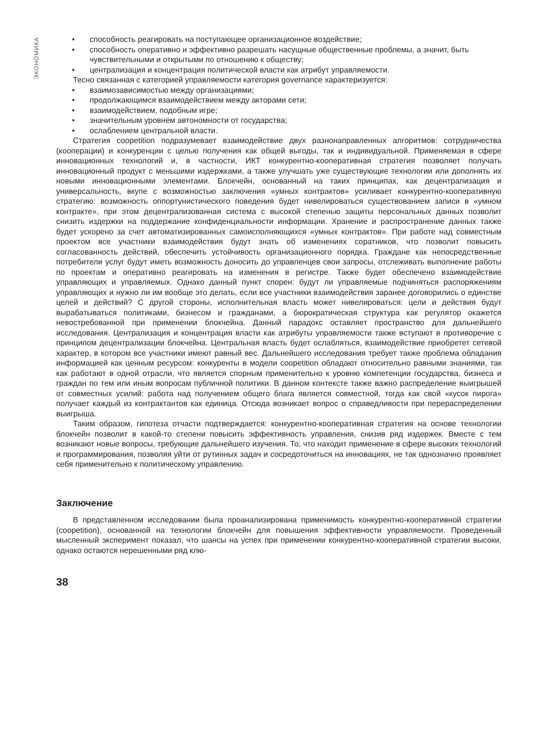ЭКОНОМИКА
• способность реагировать на поступающее организационное воздействие;
• способность оперативно и эффективно разрешать насущные общественные проблемы, а значит, быть чувствительными и открытыми по отношению к обществу;
• централизация и концентрация политической власти как атрибут управляемости.
Тесно связанная с категорией управляемости категория governance характеризуется:
• взаимозависимостью между организациями;
• продолжающимся взаимодействием между акторами сети;
• взаимодействием, подобным игре;
• значительным уровнем автономности от государства;
• ослаблением центральной власти.
Стратегия coopetition подразумевает взаимодействие двух разнонаправленных алгоритмов: сотрудничества (кооперации) и конкуренции с целью получения как общей выгоды, так и индивидуальной. Применяемая в сфере инновационных технологий и, в частности, ИКТ конкурентно-кооперативная стратегия позволяет получать инновационный продукт с меньшими издержками, а также улучшать уже существующие технологии или дополнять их новыми инновационными элементами. Блокчейн, основанный на таких принципах, как децентрализация и универсальность, вкупе с возможностью заключения «умных контрактов» усиливает конкурентно-кооперативную стратегию: возможность оппортунистического поведения будет нивелироваться существованием записи в «умном контракте», при этом децентрализованная система с высокой степенью защиты персональных данных позволит снизить издержки на поддержание конфиденциальности информации. Хранение и распространение данных также будет ускорено за счет автоматизированных самоисполняющихся «умных контрактов». При работе над совместным проектом все участники взаимодействия будут знать об изменениях соратников, что позволит повысить согласованность действий, обеспечить устойчивость организационного порядка. Граждане как непосредственные потребители услуг будут иметь возможность доносить до управленцев свои запросы, отслеживать выполнение работы по проектам и оперативно реагировать на изменения в регистре. Также будет обеспечено взаимодействие управляющих и управляемых. Однако данный пункт спорен: будут ли управляемые подчиняться распоряжениям управляющих и нужно ли им вообще это делать, если все участники взаимодействия заранее договорились о единстве целей и действий? С другой стороны, исполнительная власть может нивелироваться: цели и действия будут вырабатываться политиками, бизнесом и гражданами, а бюрократическая структура как регулятор окажется невостребованной при применении блокчейна. Данный парадокс оставляет пространство для дальнейшего исследования. Централизация и концентрация власти как атрибуты управляемости также вступают в противоречие с принципом децентрализации блокчейна. Центральная власть будет ослабляться, взаимодействие приобретет сетевой характер, в котором все участники имеют равный вес. Дальнейшего исследования требует также проблема обладания информацией как ценным ресурсом: конкуренты в модели coopetition обладают относительно равными знаниями, так как работают в одной отрасли, что является спорным применительно к уровню компетенции государства, бизнеса и граждан по тем или иным вопросам публичной политики. В данном контексте также важно распределение выигрышей от совместных усилий: работа над получением общего блага является совместной, тогда как свой «кусок пирога» получает каждый из контрактантов как единица. Отсюда возникает вопрос о справедливости при перераспределении выигрыша.
Таким образом, гипотеза отчасти подтверждается: конкурентно-кооперативная стратегия на основе технологии блокчейн позволит в какой-то степени повысить эффективность управления, снизив ряд издержек. Вместе с тем возникают новые вопросы, требующие дальнейшего изучения. То, что находит применение в сфере высоких технологий и программирования, позволяя уйти от рутинных задач и сосредоточиться на инновациях, не так однозначно проявляет себя применительно к политическому управлению.
Заключение
В представленном исследовании была проанализирована применимость конкурентно-кооперативной стратегии (coopetition), основанной на технологии блокчейн для повышения эффективности управляемости. Проведенный мысленный эксперимент показал, что шансы на успех при применении конкурентно-кооперативной стратегии высоки, однако остаются нерешенными ряд клю-
38